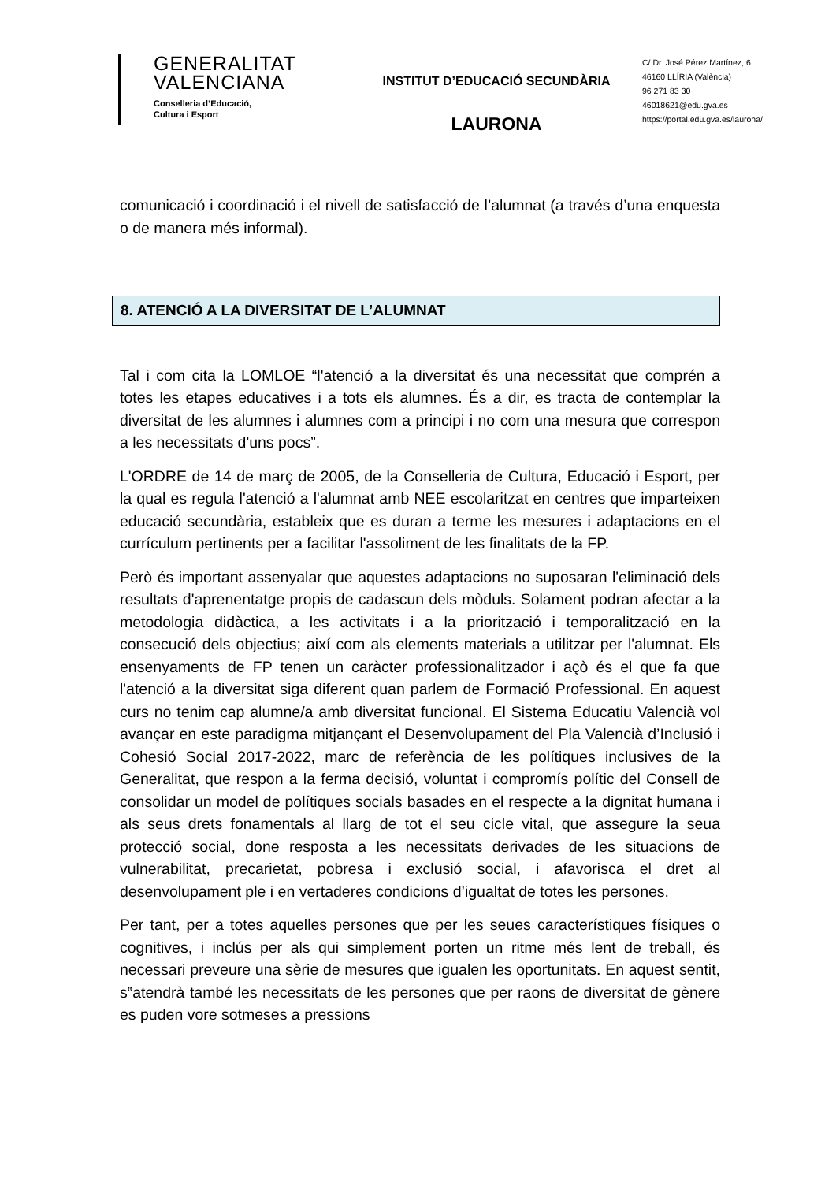GENERALITAT
VALENCIANA
Conselleria d’Educació,
Cultura i Esport
INSTITUT D’EDUCACIÓ SECUNDÀRIA
LAURONA
C/ Dr. José Pérez Martínez, 6
46160 LLÍRIA (València)
96 271 83 30
46018621@edu.gva.es
https://portal.edu.gva.es/laurona/
comunicació i coordinació i el nivell de satisfacció de l’alumnat (a través d’una enquesta o de manera més informal).
8. ATENCIÓ A LA DIVERSITAT DE L’ALUMNAT
Tal i com cita la LOMLOE “l'atenció a la diversitat és una necessitat que comprén a totes les etapes educatives i a tots els alumnes. És a dir, es tracta de contemplar la diversitat de les alumnes i alumnes com a principi i no com una mesura que correspon a les necessitats d'uns pocs”.
L'ORDRE de 14 de març de 2005, de la Conselleria de Cultura, Educació i Esport, per la qual es regula l'atenció a l'alumnat amb NEE escolaritzat en centres que imparteixen educació secundària, estableix que es duran a terme les mesures i adaptacions en el currículum pertinents per a facilitar l'assoliment de les finalitats de la FP.
Però és important assenyalar que aquestes adaptacions no suposaran l'eliminació dels resultats d'aprenentatge propis de cadascun dels mòduls. Solament podran afectar a la metodologia didàctica, a les activitats i a la priorització i temporalització en la consecució dels objectius; així com als elements materials a utilitzar per l'alumnat. Els ensenyaments de FP tenen un caràcter professionalitzador i açò és el que fa que l'atenció a la diversitat siga diferent quan parlem de Formació Professional. En aquest curs no tenim cap alumne/a amb diversitat funcional. El Sistema Educatiu Valencià vol avançar en este paradigma mitjançant el Desenvolupament del Pla Valencià d’Inclusió i Cohesió Social 2017-2022, marc de referència de les polítiques inclusives de la Generalitat, que respon a la ferma decisió, voluntat i compromís polític del Consell de consolidar un model de polítiques socials basades en el respecte a la dignitat humana i als seus drets fonamentals al llarg de tot el seu cicle vital, que assegure la seua protecció social, done resposta a les necessitats derivades de les situacions de vulnerabilitat, precarietat, pobresa i exclusió social, i afavorisca el dret al desenvolupament ple i en vertaderes condicions d’igualtat de totes les persones.
Per tant, per a totes aquelles persones que per les seues característiques físiques o cognitives, i inclús per als qui simplement porten un ritme més lent de treball, és necessari preveure una sèrie de mesures que igualen les oportunitats. En aquest sentit, s‟atendrà també les necessitats de les persones que per raons de diversitat de gènere es puden vore sotmeses a pressions